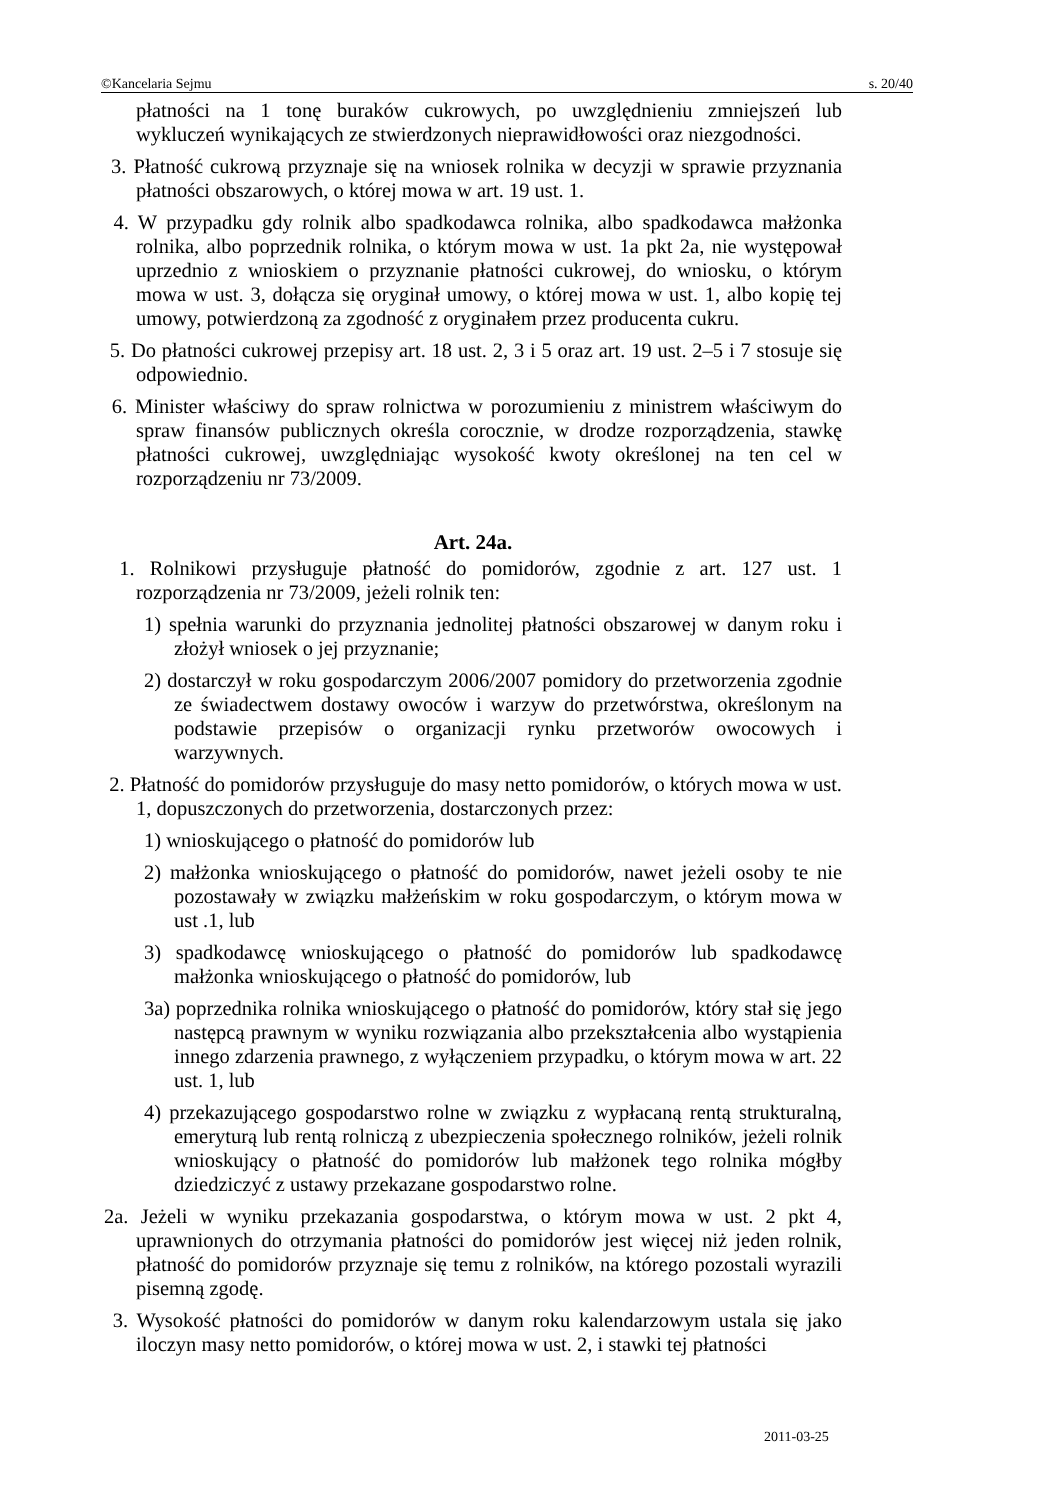©Kancelaria Sejmu s. 20/40
płatności na 1 tonę buraków cukrowych, po uwzględnieniu zmniejszeń lub wykluczeń wynikających ze stwierdzonych nieprawidłowości oraz niezgodności.
3. Płatność cukrową przyznaje się na wniosek rolnika w decyzji w sprawie przyznania płatności obszarowych, o której mowa w art. 19 ust. 1.
4. W przypadku gdy rolnik albo spadkodawca rolnika, albo spadkodawca małżonka rolnika, albo poprzednik rolnika, o którym mowa w ust. 1a pkt 2a, nie występował uprzednio z wnioskiem o przyznanie płatności cukrowej, do wniosku, o którym mowa w ust. 3, dołącza się oryginał umowy, o której mowa w ust. 1, albo kopię tej umowy, potwierdzoną za zgodność z oryginałem przez producenta cukru.
5. Do płatności cukrowej przepisy art. 18 ust. 2, 3 i 5 oraz art. 19 ust. 2–5 i 7 stosuje się odpowiednio.
6. Minister właściwy do spraw rolnictwa w porozumieniu z ministrem właściwym do spraw finansów publicznych określa corocznie, w drodze rozporządzenia, stawkę płatności cukrowej, uwzględniając wysokość kwoty określonej na ten cel w rozporządzeniu nr 73/2009.
Art. 24a.
1. Rolnikowi przysługuje płatność do pomidorów, zgodnie z art. 127 ust. 1 rozporządzenia nr 73/2009, jeżeli rolnik ten:
1) spełnia warunki do przyznania jednolitej płatności obszarowej w danym roku i złożył wniosek o jej przyznanie;
2) dostarczył w roku gospodarczym 2006/2007 pomidory do przetworzenia zgodnie ze świadectwem dostawy owoców i warzyw do przetwórstwa, określonym na podstawie przepisów o organizacji rynku przetworów owocowych i warzywnych.
2. Płatność do pomidorów przysługuje do masy netto pomidorów, o których mowa w ust. 1, dopuszczonych do przetworzenia, dostarczonych przez:
1) wnioskującego o płatność do pomidorów lub
2) małżonka wnioskującego o płatność do pomidorów, nawet jeżeli osoby te nie pozostawały w związku małżeńskim w roku gospodarczym, o którym mowa w ust .1, lub
3) spadkodawcę wnioskującego o płatność do pomidorów lub spadkodawcę małżonka wnioskującego o płatność do pomidorów, lub
3a) poprzednika rolnika wnioskującego o płatność do pomidorów, który stał się jego następcą prawnym w wyniku rozwiązania albo przekształcenia albo wystąpienia innego zdarzenia prawnego, z wyłączeniem przypadku, o którym mowa w art. 22 ust. 1, lub
4) przekazującego gospodarstwo rolne w związku z wypłacaną rentą strukturalną, emeryturą lub rentą rolniczą z ubezpieczenia społecznego rolników, jeżeli rolnik wnioskujący o płatność do pomidorów lub małżonek tego rolnika mógłby dziedziczyć z ustawy przekazane gospodarstwo rolne.
2a. Jeżeli w wyniku przekazania gospodarstwa, o którym mowa w ust. 2 pkt 4, uprawnionych do otrzymania płatności do pomidorów jest więcej niż jeden rolnik, płatność do pomidorów przyznaje się temu z rolników, na którego pozostali wyrazili pisemną zgodę.
3. Wysokość płatności do pomidorów w danym roku kalendarzowym ustala się jako iloczyn masy netto pomidorów, o której mowa w ust. 2, i stawki tej płatności
2011-03-25